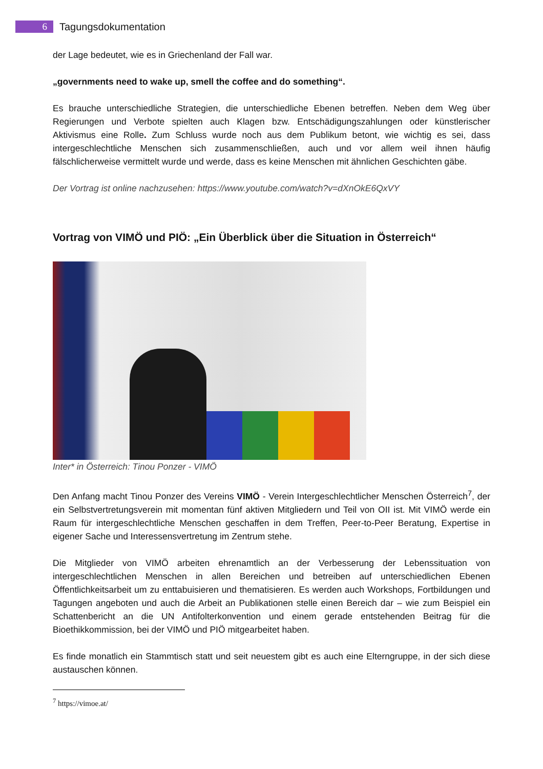6
Tagungsdokumentation
der Lage bedeutet, wie es in Griechenland der Fall war.
„governments need to wake up, smell the coffee and do something“.
Es brauche unterschiedliche Strategien, die unterschiedliche Ebenen betreffen. Neben dem Weg über Regierungen und Verbote spielten auch Klagen bzw. Entschädigungszahlungen oder künstlerischer Aktivismus eine Rolle. Zum Schluss wurde noch aus dem Publikum betont, wie wichtig es sei, dass intergeschlechtliche Menschen sich zusammenschließen, auch und vor allem weil ihnen häufig fälschlicherweise vermittelt wurde und werde, dass es keine Menschen mit ähnlichen Geschichten gäbe.
Der Vortrag ist online nachzusehen: https://www.youtube.com/watch?v=dXnOkE6QxVY
Vortrag von VIMÖ und PIÖ: „Ein Überblick über die Situation in Österreich“
Inter* in Österreich: Tinou Ponzer - VIMÖ
Den Anfang macht Tinou Ponzer des Vereins VIMÖ - Verein Intergeschlechtlicher Menschen Österreich<sup>7</sup>, der ein Selbstvertretungsverein mit momentan fünf aktiven Mitgliedern und Teil von OII ist. Mit VIMÖ werde ein Raum für intergeschlechtliche Menschen geschaffen in dem Treffen, Peer-to-Peer Beratung, Expertise in eigener Sache und Interessensvertretung im Zentrum stehe.
Die Mitglieder von VIMÖ arbeiten ehrenamtlich an der Verbesserung der Lebenssituation von intergeschlechtlichen Menschen in allen Bereichen und betreiben auf unterschiedlichen Ebenen Öffentlichkeitsarbeit um zu enttabuisieren und thematisieren. Es werden auch Workshops, Fortbildungen und Tagungen angeboten und auch die Arbeit an Publikationen stelle einen Bereich dar – wie zum Beispiel ein Schattenbericht an die UN Antifolterkonvention und einem gerade entstehenden Beitrag für die Bioethikkommission, bei der VIMÖ und PIÖ mitgearbeitet haben.
Es finde monatlich ein Stammtisch statt und seit neuestem gibt es auch eine Elterngruppe, in der sich diese austauschen können.
<sup>7</sup> https://vimoe.at/